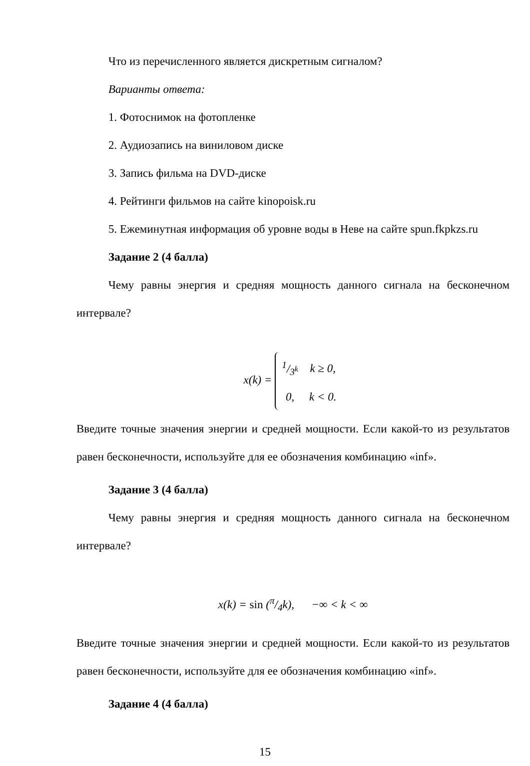Что из перечисленного является дискретным сигналом?
Варианты ответа:
1. Фотоснимок на фотопленке
2. Аудиозапись на виниловом диске
3. Запись фильма на DVD-диске
4. Рейтинги фильмов на сайте kinopoisk.ru
5. Ежеминутная информация об уровне воды в Неве на сайте spun.fkpkzs.ru
Задание 2 (4 балла)
Чему равны энергия и средняя мощность данного сигнала на бесконечном интервале?
x(k) =
| 1/3<sup>k</sup> | k ≥ 0, |
| 0, | k < 0. |
Введите точные значения энергии и средней мощности. Если какой-то из результатов равен бесконечности, используйте для ее обозначения комбинацию «inf».
Задание 3 (4 балла)
Чему равны энергия и средняя мощность данного сигнала на бесконечном интервале?
x(k) = sin (π/4k), −∞ < k < ∞
Введите точные значения энергии и средней мощности. Если какой-то из результатов равен бесконечности, используйте для ее обозначения комбинацию «inf».
Задание 4 (4 балла)
15